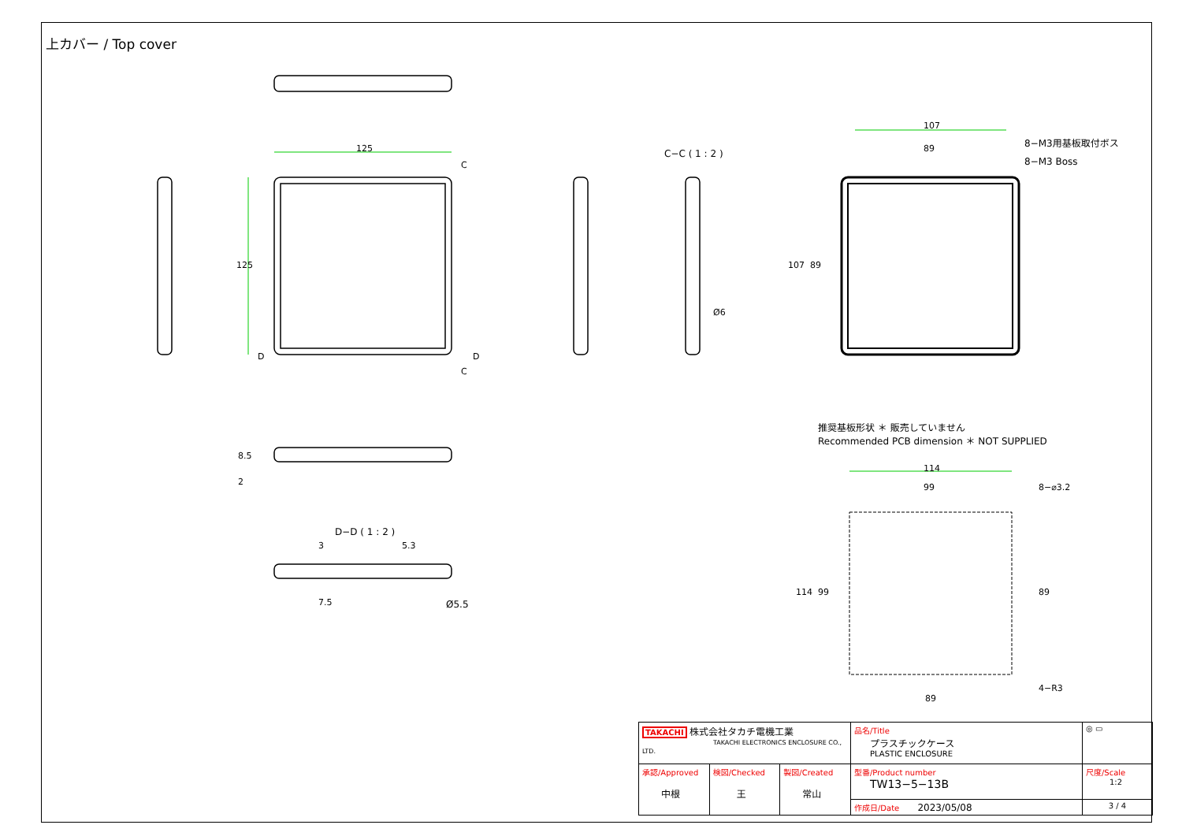上カバー / Top cover
125
125
C
C
D D
C−C ( 1 : 2 )
Ø6
107
89
8−M3用基板取付ボス
8−M3 Boss
107 89
8.5
2
D−D ( 1 : 2 )
3 5.3
7.5 Ø5.5
推奨基板形状 ＊ 販売していません
Recommended PCB dimension ＊ NOT SUPPLIED
114
99 8−⌀3.2
114 99 89
4−R3
89
| TAKACHI 株式会社タカチ電機工業 TAKACHI ELECTRONICS ENCLOSURE CO., LTD. | | | 品名/Title プラスチックケース PLASTIC ENCLOSURE | ◎ ▭ |
| 承認/Approved 中根 | 検図/Checked 王 | 製図/Created 常山 | 型番/Product number TW13−5−13B | 尺度/Scale 1:2 |
| | | | 作成日/Date 2023/05/08 | 3 / 4 |